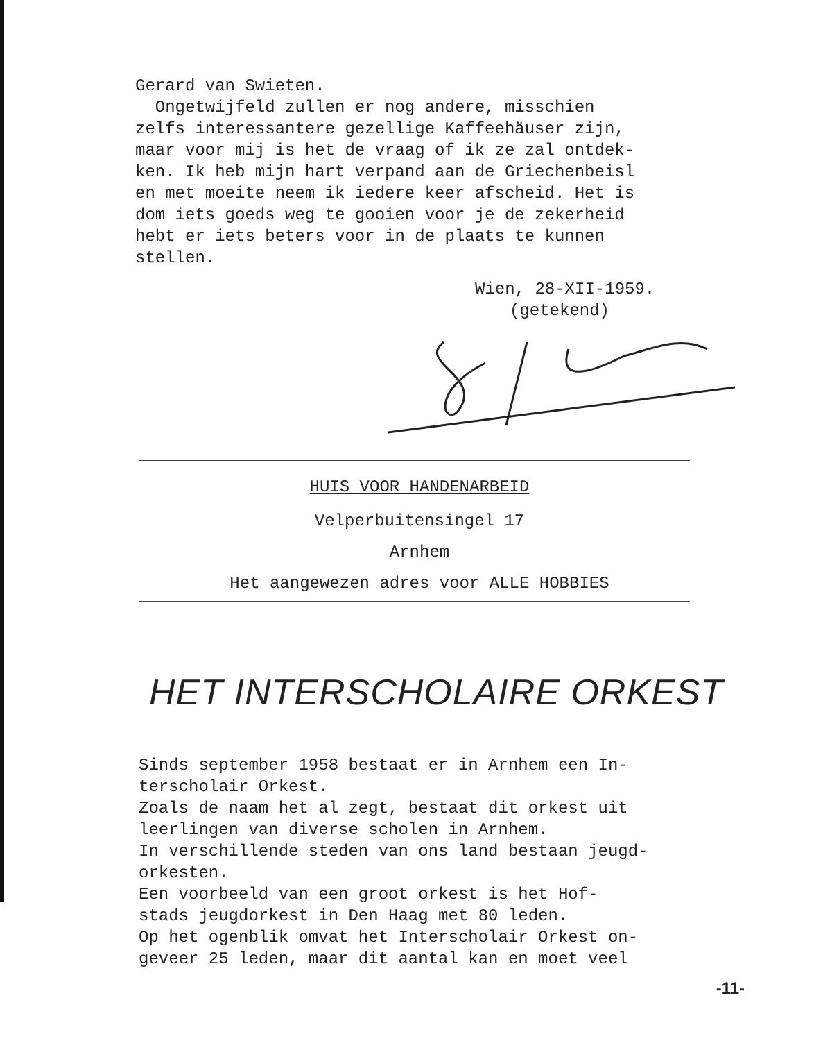Gerard van Swieten.
Ongetwijfeld zullen er nog andere, misschien
zelfs interessantere gezellige Kaffeehäuser zijn,
maar voor mij is het de vraag of ik ze zal ontdek-
ken. Ik heb mijn hart verpand aan de Griechenbeisl
en met moeite neem ik iedere keer afscheid. Het is
dom iets goeds weg te gooien voor je de zekerheid
hebt er iets beters voor in de plaats te kunnen
stellen.
Wien, 28-XII-1959.
(getekend)
HUIS VOOR HANDENARBEID
Velperbuitensingel 17
Arnhem
Het aangewezen adres voor ALLE HOBBIES
HET INTERSCHOLAIRE ORKEST
Sinds september 1958 bestaat er in Arnhem een In-
terscholair Orkest.
Zoals de naam het al zegt, bestaat dit orkest uit
leerlingen van diverse scholen in Arnhem.
In verschillende steden van ons land bestaan jeugd-
orkesten.
Een voorbeeld van een groot orkest is het Hof-
stads jeugdorkest in Den Haag met 80 leden.
Op het ogenblik omvat het Interscholair Orkest on-
geveer 25 leden, maar dit aantal kan en moet veel
-11-